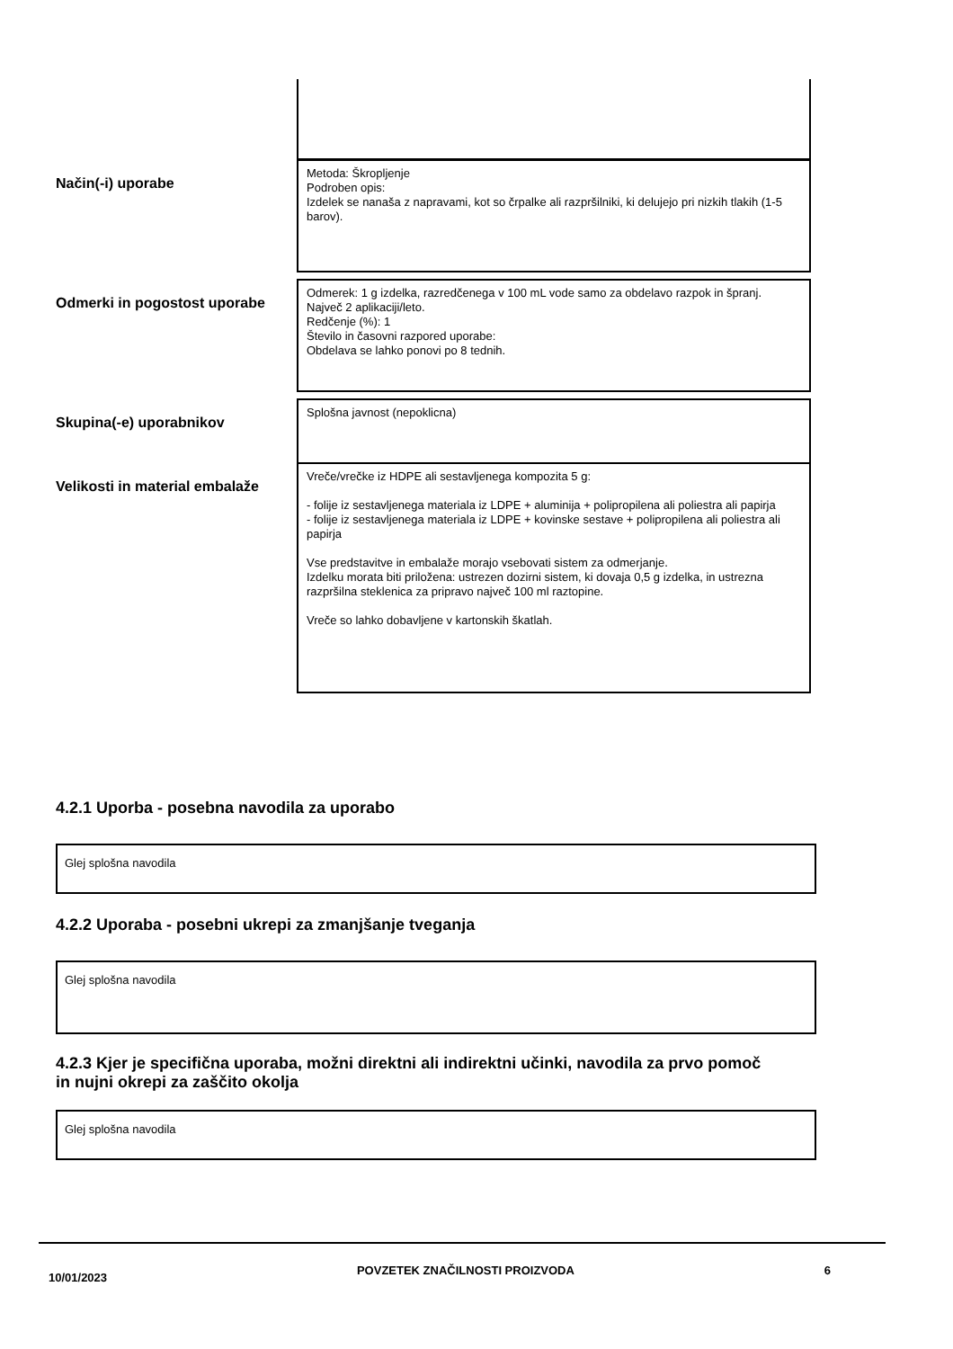Način(-i) uporabe
Metoda: Škropljenje
Podroben opis:
Izdelek se nanaša z napravami, kot so črpalke ali razpršilniki, ki delujejo pri nizkih tlakih (1-5 barov).
Odmerki in pogostost uporabe
Odmerek: 1 g izdelka, razredčenega v 100 mL vode samo za obdelavo razpok in špranj.
Največ 2 aplikaciji/leto.
Redčenje (%): 1
Število in časovni razpored uporabe:
Obdelava se lahko ponovi po 8 tednih.
Skupina(-e) uporabnikov
Splošna javnost (nepoklicna)
Velikosti in material embalaže
Vreče/vrečke iz HDPE ali sestavljenega kompozita 5 g:
- folije iz sestavljenega materiala iz LDPE + aluminija + polipropilena ali poliestra ali papirja
- folije iz sestavljenega materiala iz LDPE + kovinske sestave + polipropilena ali poliestra ali papirja
Vse predstavitve in embalaže morajo vsebovati sistem za odmerjanje.
Izdelku morata biti priložena: ustrezen dozirni sistem, ki dovaja 0,5 g izdelka, in ustrezna razpršilna steklenica za pripravo največ 100 ml raztopine.
Vreče so lahko dobavljene v kartonskih škatlah.
4.2.1 Uporba - posebna navodila za uporabo
Glej splošna navodila
4.2.2 Uporaba - posebni ukrepi za zmanjšanje tveganja
Glej splošna navodila
4.2.3 Kjer je specifična uporaba, možni direktni ali indirektni učinki, navodila za prvo pomoč in nujni okrepi za zaščito okolja
Glej splošna navodila
10/01/2023 POVZETEK ZNAČILNOSTI PROIZVODA 6